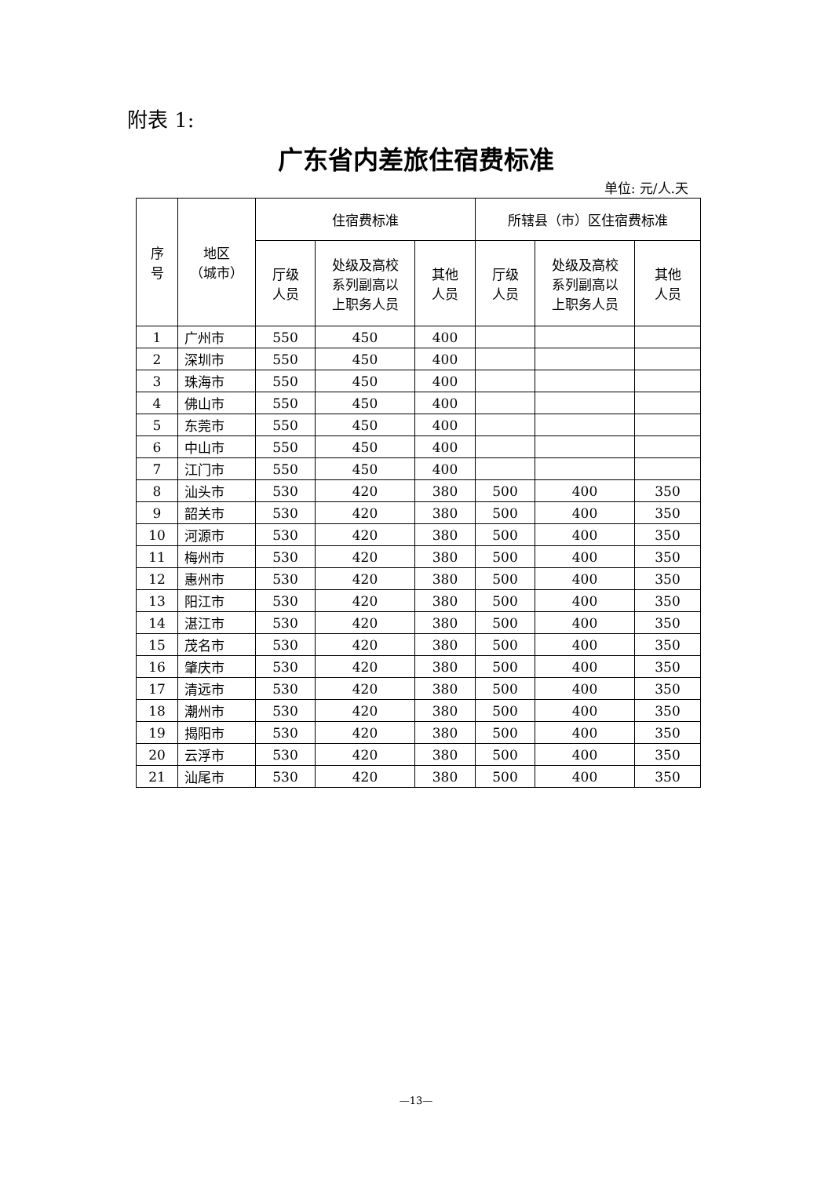附表 1:
广东省内差旅住宿费标准
单位: 元/人.天
| 序 号 | 地区 （城市） | 住宿费标准 | | | 所辖县（市）区住宿费标准 | | |
| --- | --- | --- | --- | --- | --- | --- | --- |
| | | 厅级 人员 | 处级及高校 系列副高以 上职务人员 | 其他 人员 | 厅级 人员 | 处级及高校 系列副高以 上职务人员 | 其他 人员 |
| 1 | 广州市 | 550 | 450 | 400 | | | |
| 2 | 深圳市 | 550 | 450 | 400 | | | |
| 3 | 珠海市 | 550 | 450 | 400 | | | |
| 4 | 佛山市 | 550 | 450 | 400 | | | |
| 5 | 东莞市 | 550 | 450 | 400 | | | |
| 6 | 中山市 | 550 | 450 | 400 | | | |
| 7 | 江门市 | 550 | 450 | 400 | | | |
| 8 | 汕头市 | 530 | 420 | 380 | 500 | 400 | 350 |
| 9 | 韶关市 | 530 | 420 | 380 | 500 | 400 | 350 |
| 10 | 河源市 | 530 | 420 | 380 | 500 | 400 | 350 |
| 11 | 梅州市 | 530 | 420 | 380 | 500 | 400 | 350 |
| 12 | 惠州市 | 530 | 420 | 380 | 500 | 400 | 350 |
| 13 | 阳江市 | 530 | 420 | 380 | 500 | 400 | 350 |
| 14 | 湛江市 | 530 | 420 | 380 | 500 | 400 | 350 |
| 15 | 茂名市 | 530 | 420 | 380 | 500 | 400 | 350 |
| 16 | 肇庆市 | 530 | 420 | 380 | 500 | 400 | 350 |
| 17 | 清远市 | 530 | 420 | 380 | 500 | 400 | 350 |
| 18 | 潮州市 | 530 | 420 | 380 | 500 | 400 | 350 |
| 19 | 揭阳市 | 530 | 420 | 380 | 500 | 400 | 350 |
| 20 | 云浮市 | 530 | 420 | 380 | 500 | 400 | 350 |
| 21 | 汕尾市 | 530 | 420 | 380 | 500 | 400 | 350 |
—13—